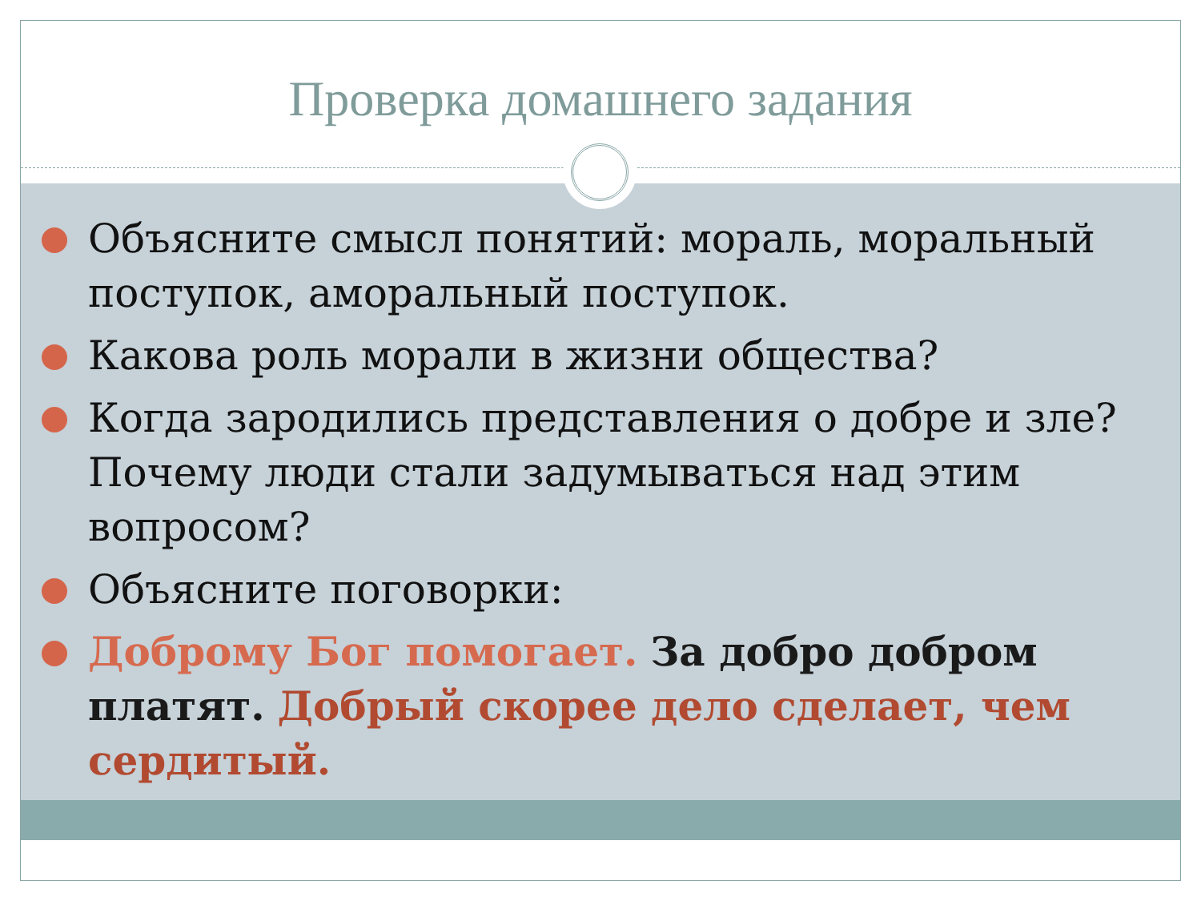Проверка домашнего задания
Объясните смысл понятий: мораль, моральный поступок, аморальный поступок.
Какова роль морали в жизни общества?
Когда зародились представления о добре и зле? Почему люди стали задумываться над этим вопросом?
Объясните поговорки:
Доброму Бог помогает. За добро добром платят. Добрый скорее дело сделает, чем сердитый.